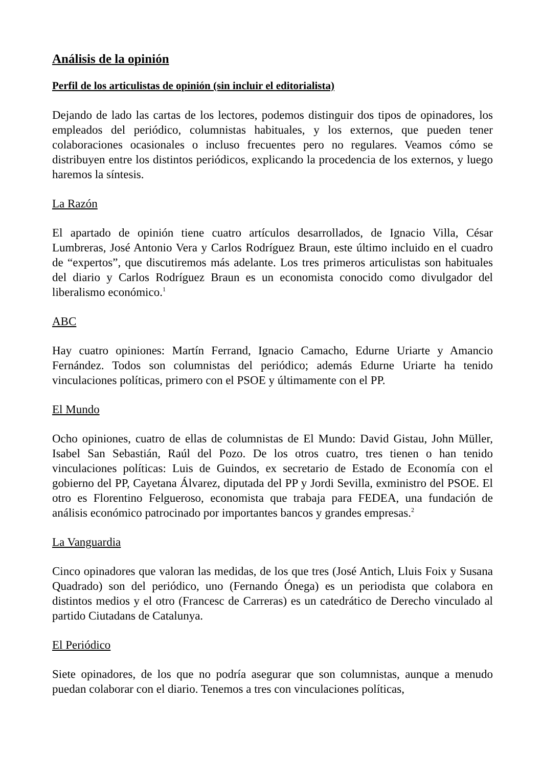Análisis de la opinión
Perfil de los articulistas de opinión (sin incluir el editorialista)
Dejando de lado las cartas de los lectores, podemos distinguir dos tipos de opinadores, los empleados del periódico, columnistas habituales, y los externos, que pueden tener colaboraciones ocasionales o incluso frecuentes pero no regulares. Veamos cómo se distribuyen entre los distintos periódicos, explicando la procedencia de los externos, y luego haremos la síntesis.
La Razón
El apartado de opinión tiene cuatro artículos desarrollados, de Ignacio Villa, César Lumbreras, José Antonio Vera y Carlos Rodríguez Braun, este último incluido en el cuadro de “expertos”, que discutiremos más adelante. Los tres primeros articulistas son habituales del diario y Carlos Rodríguez Braun es un economista conocido como divulgador del liberalismo económico.<sup>1</sup>
ABC
Hay cuatro opiniones: Martín Ferrand, Ignacio Camacho, Edurne Uriarte y Amancio Fernández. Todos son columnistas del periódico; además Edurne Uriarte ha tenido vinculaciones políticas, primero con el PSOE y últimamente con el PP.
El Mundo
Ocho opiniones, cuatro de ellas de columnistas de El Mundo: David Gistau, John Müller, Isabel San Sebastián, Raúl del Pozo. De los otros cuatro, tres tienen o han tenido vinculaciones políticas: Luis de Guindos, ex secretario de Estado de Economía con el gobierno del PP, Cayetana Álvarez, diputada del PP y Jordi Sevilla, exministro del PSOE. El otro es Florentino Felgueroso, economista que trabaja para FEDEA, una fundación de análisis económico patrocinado por importantes bancos y grandes empresas.<sup>2</sup>
La Vanguardia
Cinco opinadores que valoran las medidas, de los que tres (José Antich, Lluis Foix y Susana Quadrado) son del periódico, uno (Fernando Ónega) es un periodista que colabora en distintos medios y el otro (Francesc de Carreras) es un catedrático de Derecho vinculado al partido Ciutadans de Catalunya.
El Periódico
Siete opinadores, de los que no podría asegurar que son columnistas, aunque a menudo puedan colaborar con el diario. Tenemos a tres con vinculaciones políticas,